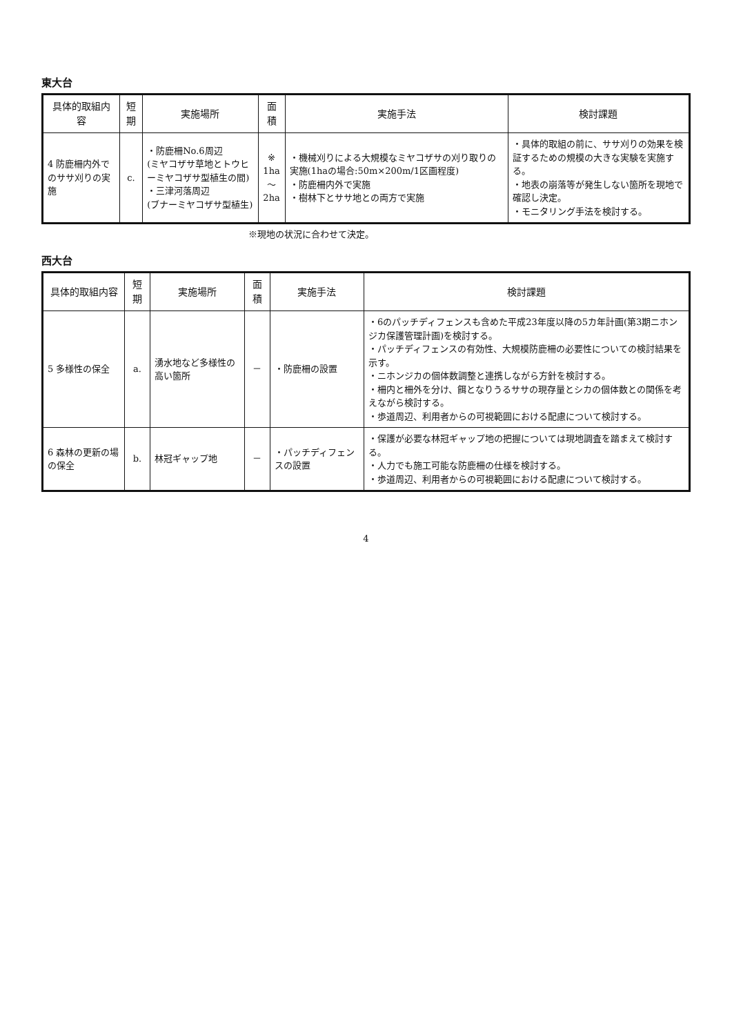東大台
| 具体的取組内容 | 短期 | 実施場所 | 面積 | 実施手法 | 検討課題 |
| --- | --- | --- | --- | --- | --- |
| 4 防鹿柵内外でのササ刈りの実施 | c. | ・防鹿柵No.6周辺 (ミヤコザサ草地とトウヒーミヤコザサ型植生の間) ・三津河落周辺 (ブナーミヤコザサ型植生) | ※ 1ha ～ 2ha | ・機械刈りによる大規模なミヤコザサの刈り取りの実施(1haの場合:50m×200m/1区画程度) ・防鹿柵内外で実施 ・樹林下とササ地との両方で実施 | ・具体的取組の前に、ササ刈りの効果を検証するための規模の大きな実験を実施する。 ・地表の崩落等が発生しない箇所を現地で確認し決定。 ・モニタリング手法を検討する。 |
※現地の状況に合わせて決定。
西大台
| 具体的取組内容 | 短期 | 実施場所 | 面積 | 実施手法 | 検討課題 |
| --- | --- | --- | --- | --- | --- |
| 5 多様性の保全 | a. | 湧水地など多様性の高い箇所 | － | ・防鹿柵の設置 | ・6のパッチディフェンスも含めた平成23年度以降の5カ年計画(第3期ニホンジカ保護管理計画)を検討する。 ・パッチディフェンスの有効性、大規模防鹿柵の必要性についての検討結果を示す。 ・ニホンジカの個体数調整と連携しながら方針を検討する。 ・柵内と柵外を分け、餌となりうるササの現存量とシカの個体数との関係を考えながら検討する。 ・歩道周辺、利用者からの可視範囲における配慮について検討する。 |
| 6 森林の更新の場の保全 | b. | 林冠ギャップ地 | － | ・パッチディフェンスの設置 | ・保護が必要な林冠ギャップ地の把握については現地調査を踏まえて検討する。 ・人力でも施工可能な防鹿柵の仕様を検討する。 ・歩道周辺、利用者からの可視範囲における配慮について検討する。 |
4